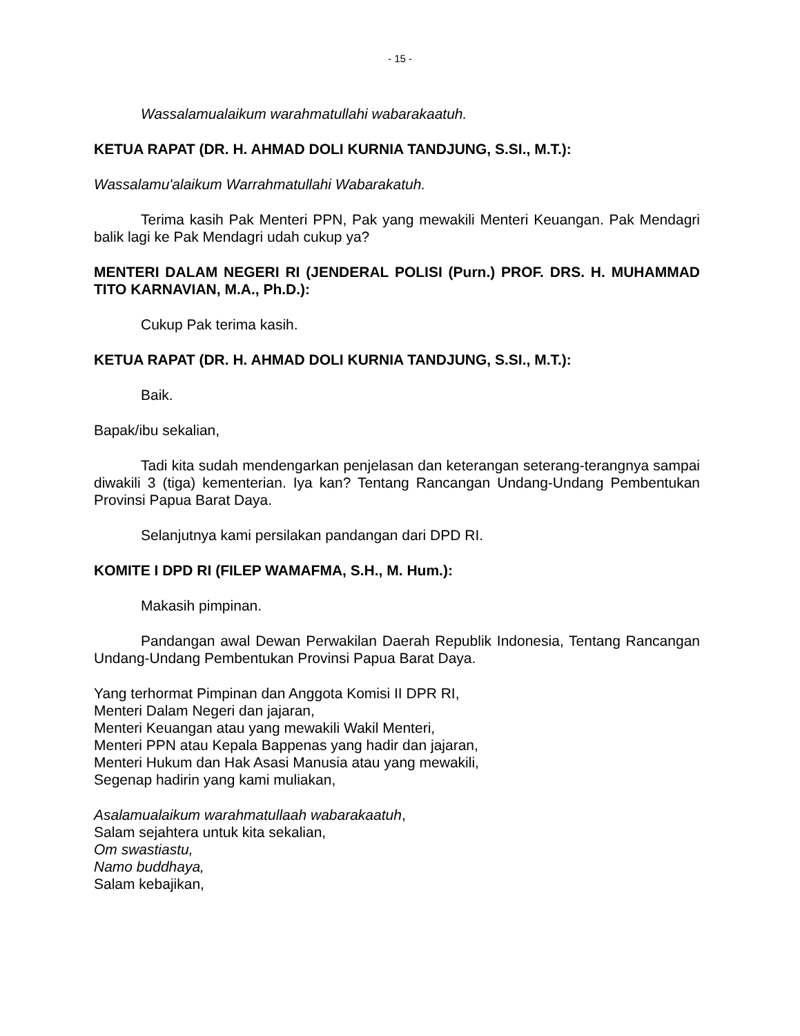- 15 -
Wassalamualaikum warahmatullahi wabarakaatuh.
KETUA RAPAT (DR. H. AHMAD DOLI KURNIA TANDJUNG, S.SI., M.T.):
Wassalamu'alaikum Warrahmatullahi Wabarakatuh.
Terima kasih Pak Menteri PPN, Pak yang mewakili Menteri Keuangan. Pak Mendagri balik lagi ke Pak Mendagri udah cukup ya?
MENTERI DALAM NEGERI RI (JENDERAL POLISI (Purn.) PROF. DRS. H. MUHAMMAD TITO KARNAVIAN, M.A., Ph.D.):
Cukup Pak terima kasih.
KETUA RAPAT (DR. H. AHMAD DOLI KURNIA TANDJUNG, S.SI., M.T.):
Baik.
Bapak/ibu sekalian,
Tadi kita sudah mendengarkan penjelasan dan keterangan seterang-terangnya sampai diwakili 3 (tiga) kementerian. Iya kan? Tentang Rancangan Undang-Undang Pembentukan Provinsi Papua Barat Daya.
Selanjutnya kami persilakan pandangan dari DPD RI.
KOMITE I DPD RI (FILEP WAMAFMA, S.H., M. Hum.):
Makasih pimpinan.
Pandangan awal Dewan Perwakilan Daerah Republik Indonesia, Tentang Rancangan Undang-Undang Pembentukan Provinsi Papua Barat Daya.
Yang terhormat Pimpinan dan Anggota Komisi II DPR RI,
Menteri Dalam Negeri dan jajaran,
Menteri Keuangan atau yang mewakili Wakil Menteri,
Menteri PPN atau Kepala Bappenas yang hadir dan jajaran,
Menteri Hukum dan Hak Asasi Manusia atau yang mewakili,
Segenap hadirin yang kami muliakan,
Asalamualaikum warahmatullaah wabarakaatuh,
Salam sejahtera untuk kita sekalian,
Om swastiastu,
Namo buddhaya,
Salam kebajikan,